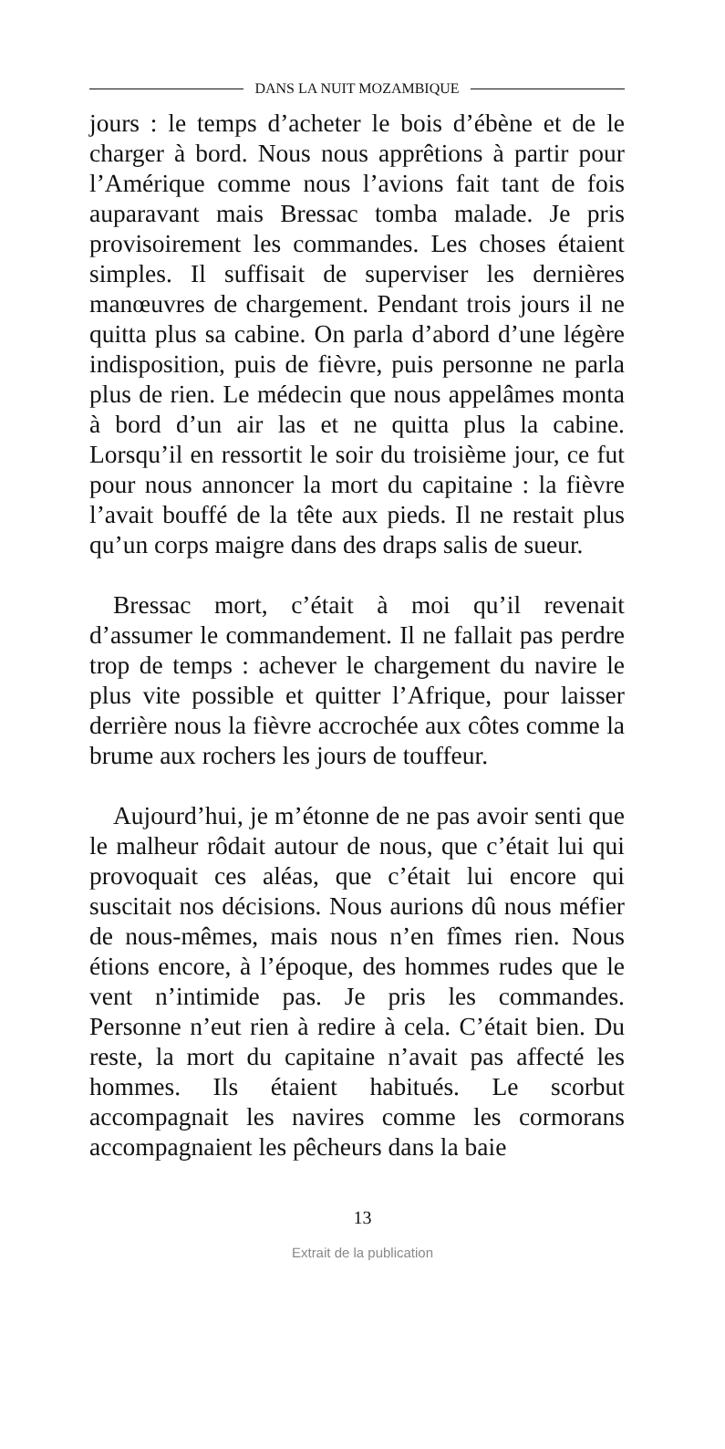DANS LA NUIT MOZAMBIQUE
jours : le temps d’acheter le bois d’ébène et de le charger à bord. Nous nous apprêtions à partir pour l’Amérique comme nous l’avions fait tant de fois auparavant mais Bressac tomba malade. Je pris provisoirement les commandes. Les choses étaient simples. Il suffisait de superviser les dernières manœuvres de chargement. Pendant trois jours il ne quitta plus sa cabine. On parla d’abord d’une légère indisposition, puis de fièvre, puis personne ne parla plus de rien. Le médecin que nous appelâmes monta à bord d’un air las et ne quitta plus la cabine. Lorsqu’il en ressortit le soir du troisième jour, ce fut pour nous annoncer la mort du capitaine : la fièvre l’avait bouffé de la tête aux pieds. Il ne restait plus qu’un corps maigre dans des draps salis de sueur.
Bressac mort, c’était à moi qu’il revenait d’assumer le commandement. Il ne fallait pas perdre trop de temps : achever le chargement du navire le plus vite possible et quitter l’Afrique, pour laisser derrière nous la fièvre accrochée aux côtes comme la brume aux rochers les jours de touffeur.
Aujourd’hui, je m’étonne de ne pas avoir senti que le malheur rôdait autour de nous, que c’était lui qui provoquait ces aléas, que c’était lui encore qui suscitait nos décisions. Nous aurions dû nous méfier de nous-mêmes, mais nous n’en fîmes rien. Nous étions encore, à l’époque, des hommes rudes que le vent n’intimide pas. Je pris les commandes. Personne n’eut rien à redire à cela. C’était bien. Du reste, la mort du capitaine n’avait pas affecté les hommes. Ils étaient habitués. Le scorbut accompagnait les navires comme les cormorans accompagnaient les pêcheurs dans la baie
13
Extrait de la publication